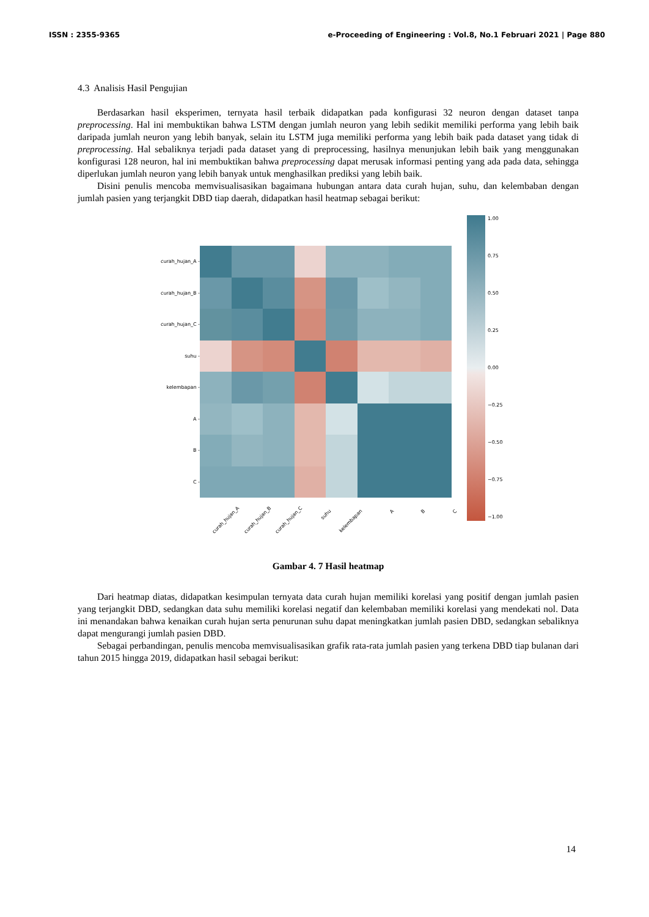ISSN : 2355-9365 e-Proceeding of Engineering : Vol.8, No.1 Februari 2021 | Page 880
4.3 Analisis Hasil Pengujian
Berdasarkan hasil eksperimen, ternyata hasil terbaik didapatkan pada konfigurasi 32 neuron dengan dataset tanpa preprocessing. Hal ini membuktikan bahwa LSTM dengan jumlah neuron yang lebih sedikit memiliki performa yang lebih baik daripada jumlah neuron yang lebih banyak, selain itu LSTM juga memiliki performa yang lebih baik pada dataset yang tidak di preprocessing. Hal sebaliknya terjadi pada dataset yang di preprocessing, hasilnya menunjukan lebih baik yang menggunakan konfigurasi 128 neuron, hal ini membuktikan bahwa preprocessing dapat merusak informasi penting yang ada pada data, sehingga diperlukan jumlah neuron yang lebih banyak untuk menghasilkan prediksi yang lebih baik.
Disini penulis mencoba memvisualisasikan bagaimana hubungan antara data curah hujan, suhu, dan kelembaban dengan jumlah pasien yang terjangkit DBD tiap daerah, didapatkan hasil heatmap sebagai berikut:
curah_hujan_A -
curah_hujan_B -
curah_hujan_C -
suhu -
kelembapan -
A -
B -
C -
curah_hujan_A
curah_hujan_B
curah_hujan_C
suhu
kelembapan
A
B
C
1.00
0.75
0.50
0.25
0.00
−0.25
−0.50
−0.75
−1.00
Gambar 4. 7 Hasil heatmap
Dari heatmap diatas, didapatkan kesimpulan ternyata data curah hujan memiliki korelasi yang positif dengan jumlah pasien yang terjangkit DBD, sedangkan data suhu memiliki korelasi negatif dan kelembaban memiliki korelasi yang mendekati nol. Data ini menandakan bahwa kenaikan curah hujan serta penurunan suhu dapat meningkatkan jumlah pasien DBD, sedangkan sebaliknya dapat mengurangi jumlah pasien DBD.
Sebagai perbandingan, penulis mencoba memvisualisasikan grafik rata-rata jumlah pasien yang terkena DBD tiap bulanan dari tahun 2015 hingga 2019, didapatkan hasil sebagai berikut:
14